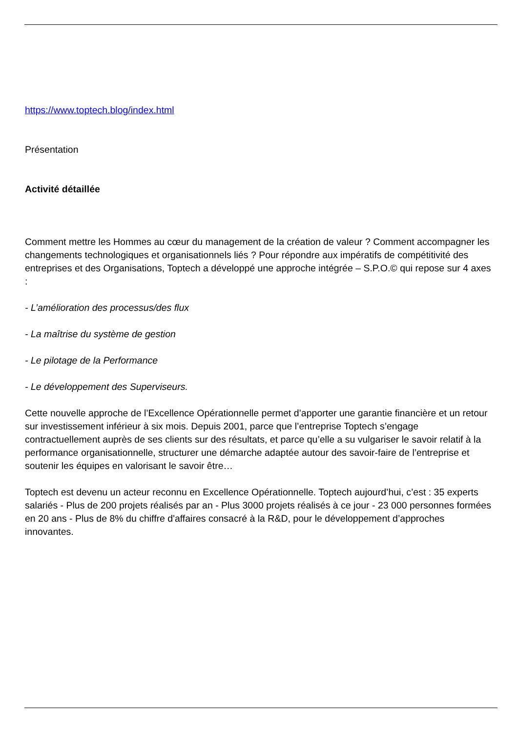https://www.toptech.blog/index.html
Présentation
Activité détaillée
Comment mettre les Hommes au cœur du management de la création de valeur ? Comment accompagner les changements technologiques et organisationnels liés ? Pour répondre aux impératifs de compétitivité des entreprises et des Organisations, Toptech a développé une approche intégrée – S.P.O.© qui repose sur 4 axes :
- L’amélioration des processus/des flux
- La maîtrise du système de gestion
- Le pilotage de la Performance
- Le développement des Superviseurs.
Cette nouvelle approche de l’Excellence Opérationnelle permet d’apporter une garantie financière et un retour sur investissement inférieur à six mois. Depuis 2001, parce que l’entreprise Toptech s’engage contractuellement auprès de ses clients sur des résultats, et parce qu’elle a su vulgariser le savoir relatif à la performance organisationnelle, structurer une démarche adaptée autour des savoir-faire de l’entreprise et soutenir les équipes en valorisant le savoir être…
Toptech est devenu un acteur reconnu en Excellence Opérationnelle. Toptech aujourd’hui, c’est : 35 experts salariés - Plus de 200 projets réalisés par an - Plus 3000 projets réalisés à ce jour - 23 000 personnes formées en 20 ans - Plus de 8% du chiffre d'affaires consacré à la R&D, pour le développement d’approches innovantes.